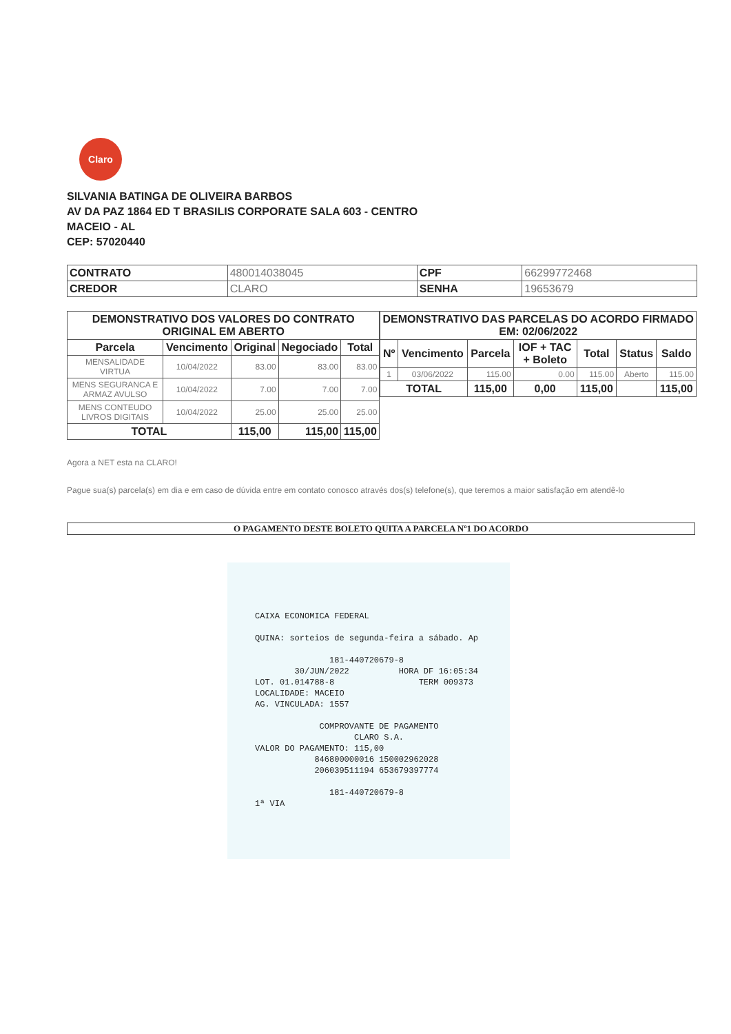Claro
SILVANIA BATINGA DE OLIVEIRA BARBOS
AV DA PAZ 1864 ED T BRASILIS CORPORATE SALA 603 - CENTRO
MACEIO - AL
CEP: 57020440
| CONTRATO | 480014038045 | CPF | 66299772468 |
| CREDOR | CLARO | SENHA | 19653679 |
| DEMONSTRATIVO DOS VALORES DO CONTRATO ORIGINAL EM ABERTO | | | | |
| --- | --- | --- | --- | --- |
| Parcela | Vencimento | Original | Negociado | Total |
| MENSALIDADE VIRTUA | 10/04/2022 | 83.00 | 83.00 | 83.00 |
| MENS SEGURANCA E ARMAZ AVULSO | 10/04/2022 | 7.00 | 7.00 | 7.00 |
| MENS CONTEUDO LIVROS DIGITAIS | 10/04/2022 | 25.00 | 25.00 | 25.00 |
| TOTAL | | 115,00 | 115,00 | 115,00 |
| DEMONSTRATIVO DAS PARCELAS DO ACORDO FIRMADO EM: 02/06/2022 | | | | | | |
| --- | --- | --- | --- | --- | --- | --- |
| Nº | Vencimento | Parcela | IOF + TAC + Boleto | Total | Status | Saldo |
| 1 | 03/06/2022 | 115.00 | 0.00 | 115.00 | Aberto | 115.00 |
| TOTAL | | 115,00 | 0,00 | 115,00 | | 115,00 |
Agora a NET esta na CLARO!
Pague sua(s) parcela(s) em dia e em caso de dúvida entre em contato conosco através dos(s) telefone(s), que teremos a maior satisfação em atendê-lo
O PAGAMENTO DESTE BOLETO QUITA A PARCELA Nº1 DO ACORDO
CAIXA ECONOMICA FEDERAL QUINA: sorteios de segunda-feira a sábado. Ap 181-440720679-8 30/JUN/2022 HORA DF 16:05:34 LOT. 01.014788-8 TERM 009373 LOCALIDADE: MACEIO AG. VINCULADA: 1557 COMPROVANTE DE PAGAMENTO CLARO S.A. VALOR DO PAGAMENTO: 115,00 846800000016 150002962028 206039511194 653679397774 181-440720679-8 1ª VIA